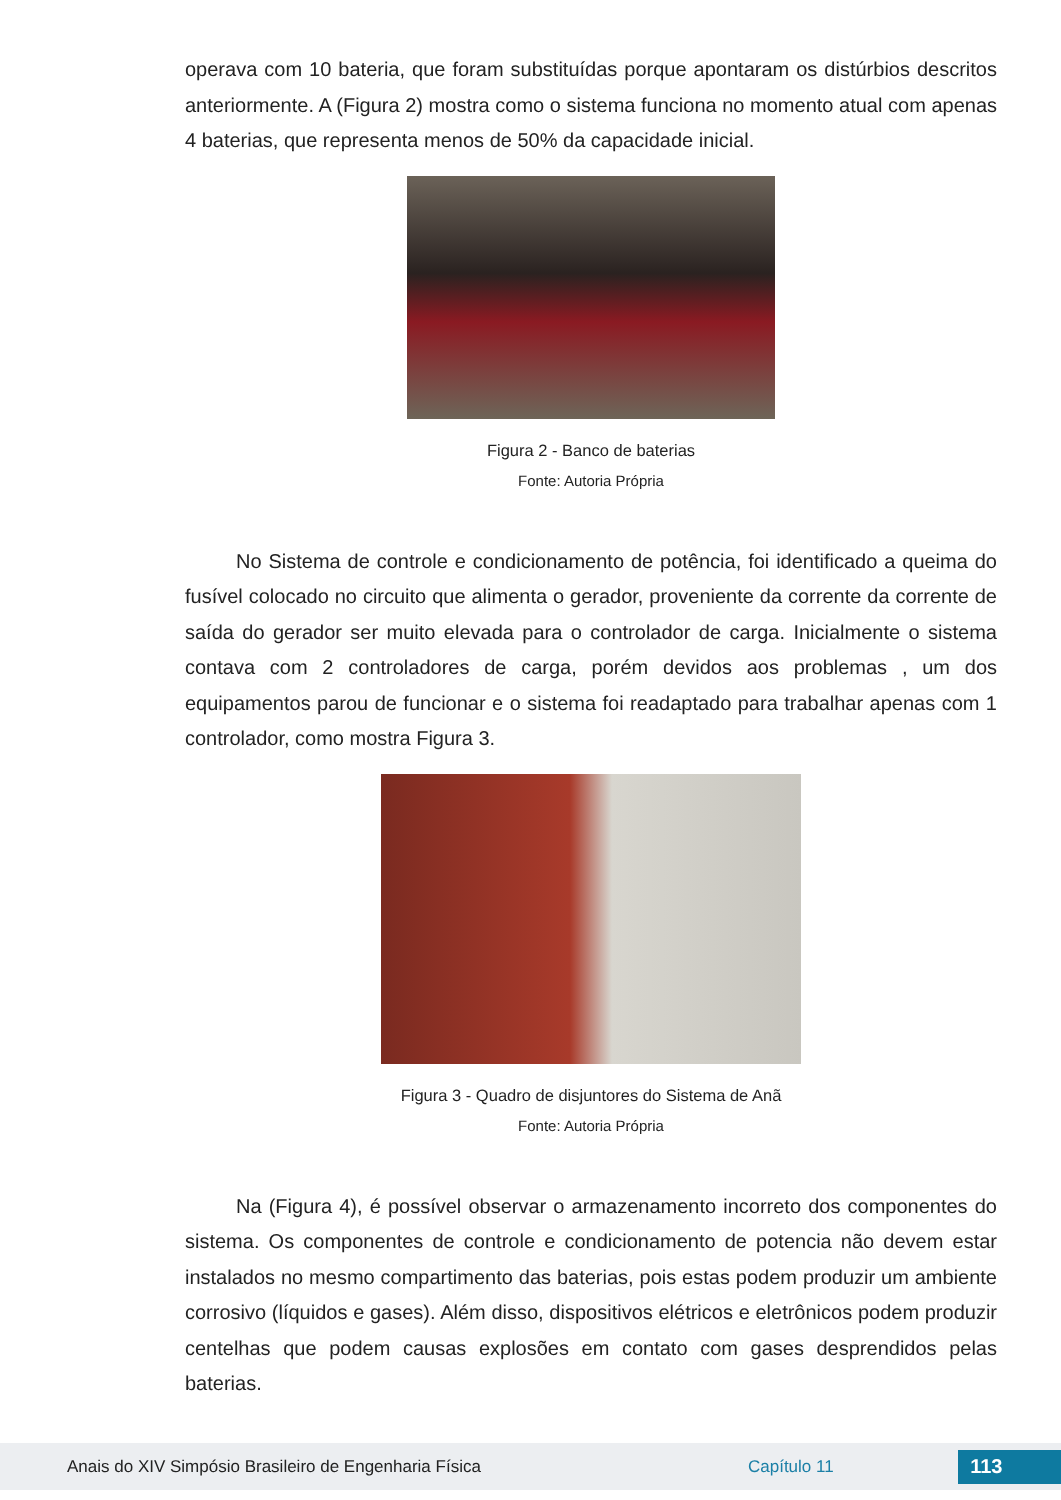operava com 10 bateria, que foram substituídas porque apontaram os distúrbios descritos anteriormente. A (Figura 2) mostra como o sistema funciona no momento atual com apenas 4 baterias, que representa menos de 50% da capacidade inicial.
Figura 2 - Banco de baterias
Fonte: Autoria Própria
No Sistema de controle e condicionamento de potência, foi identificado a queima do fusível colocado no circuito que alimenta o gerador, proveniente da corrente da corrente de saída do gerador ser muito elevada para o controlador de carga. Inicialmente o sistema contava com 2 controladores de carga, porém devidos aos problemas , um dos equipamentos parou de funcionar e o sistema foi readaptado para trabalhar apenas com 1 controlador, como mostra Figura 3.
Figura 3 - Quadro de disjuntores do Sistema de Anã
Fonte: Autoria Própria
Na (Figura 4), é possível observar o armazenamento incorreto dos componentes do sistema. Os componentes de controle e condicionamento de potencia não devem estar instalados no mesmo compartimento das baterias, pois estas podem produzir um ambiente corrosivo (líquidos e gases). Além disso, dispositivos elétricos e eletrônicos podem produzir centelhas que podem causas explosões em contato com gases desprendidos pelas baterias.
Anais do XIV Simpósio Brasileiro de Engenharia Física Capítulo 11 113